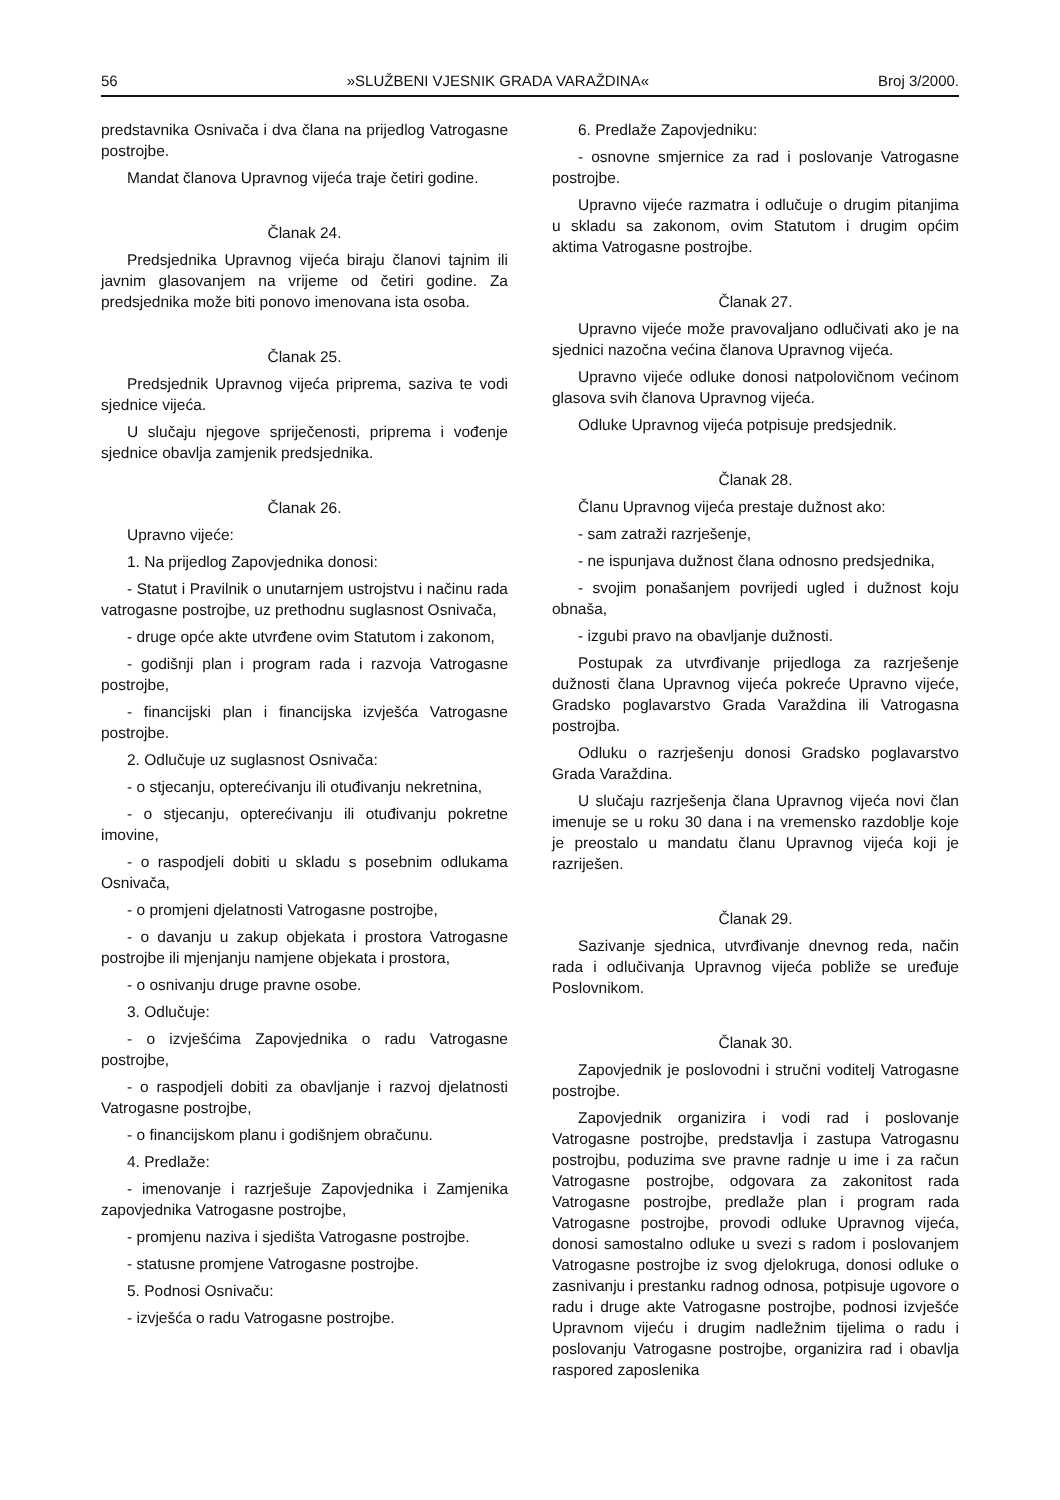56 »SLUŽBENI VJESNIK GRADA VARAŽDINA« Broj 3/2000.
predstavnika Osnivača i dva člana na prijedlog Vatrogasne postrojbe.
Mandat članova Upravnog vijeća traje četiri godine.
Članak 24.
Predsjednika Upravnog vijeća biraju članovi tajnim ili javnim glasovanjem na vrijeme od četiri godine. Za predsjednika može biti ponovo imenovana ista osoba.
Članak 25.
Predsjednik Upravnog vijeća priprema, saziva te vodi sjednice vijeća.
U slučaju njegove spriječenosti, priprema i vođenje sjednice obavlja zamjenik predsjednika.
Članak 26.
Upravno vijeće:
1. Na prijedlog Zapovjednika donosi:
- Statut i Pravilnik o unutarnjem ustrojstvu i načinu rada vatrogasne postrojbe, uz prethodnu suglasnost Osnivača,
- druge opće akte utvrđene ovim Statutom i zakonom,
- godišnji plan i program rada i razvoja Vatrogasne postrojbe,
- financijski plan i financijska izvješća Vatrogasne postrojbe.
2. Odlučuje uz suglasnost Osnivača:
- o stjecanju, opterećivanju ili otuđivanju nekretnina,
- o stjecanju, opterećivanju ili otuđivanju pokretne imovine,
- o raspodjeli dobiti u skladu s posebnim odlukama Osnivača,
- o promjeni djelatnosti Vatrogasne postrojbe,
- o davanju u zakup objekata i prostora Vatrogasne postrojbe ili mjenjanju namjene objekata i prostora,
- o osnivanju druge pravne osobe.
3. Odlučuje:
- o izvješćima Zapovjednika o radu Vatrogasne postrojbe,
- o raspodjeli dobiti za obavljanje i razvoj djelatnosti Vatrogasne postrojbe,
- o financijskom planu i godišnjem obračunu.
4. Predlaže:
- imenovanje i razrješuje Zapovjednika i Zamjenika zapovjednika Vatrogasne postrojbe,
- promjenu naziva i sjedišta Vatrogasne postrojbe.
- statusne promjene Vatrogasne postrojbe.
5. Podnosi Osnivaču:
- izvješća o radu Vatrogasne postrojbe.
6. Predlaže Zapovjedniku:
- osnovne smjernice za rad i poslovanje Vatrogasne postrojbe.
Upravno vijeće razmatra i odlučuje o drugim pitanjima u skladu sa zakonom, ovim Statutom i drugim općim aktima Vatrogasne postrojbe.
Članak 27.
Upravno vijeće može pravovaljano odlučivati ako je na sjednici nazočna većina članova Upravnog vijeća.
Upravno vijeće odluke donosi natpolovičnom većinom glasova svih članova Upravnog vijeća.
Odluke Upravnog vijeća potpisuje predsjednik.
Članak 28.
Članu Upravnog vijeća prestaje dužnost ako:
- sam zatraži razrješenje,
- ne ispunjava dužnost člana odnosno predsjednika,
- svojim ponašanjem povrijedi ugled i dužnost koju obnaša,
- izgubi pravo na obavljanje dužnosti.
Postupak za utvrđivanje prijedloga za razrješenje dužnosti člana Upravnog vijeća pokreće Upravno vijeće, Gradsko poglavarstvo Grada Varaždina ili Vatrogasna postrojba.
Odluku o razrješenju donosi Gradsko poglavarstvo Grada Varaždina.
U slučaju razrješenja člana Upravnog vijeća novi član imenuje se u roku 30 dana i na vremensko razdoblje koje je preostalo u mandatu članu Upravnog vijeća koji je razriješen.
Članak 29.
Sazivanje sjednica, utvrđivanje dnevnog reda, način rada i odlučivanja Upravnog vijeća pobliže se uređuje Poslovnikom.
Članak 30.
Zapovjednik je poslovodni i stručni voditelj Vatrogasne postrojbe.
Zapovjednik organizira i vodi rad i poslovanje Vatrogasne postrojbe, predstavlja i zastupa Vatrogasnu postrojbu, poduzima sve pravne radnje u ime i za račun Vatrogasne postrojbe, odgovara za zakonitost rada Vatrogasne postrojbe, predlaže plan i program rada Vatrogasne postrojbe, provodi odluke Upravnog vijeća, donosi samostalno odluke u svezi s radom i poslovanjem Vatrogasne postrojbe iz svog djelokruga, donosi odluke o zasnivanju i prestanku radnog odnosa, potpisuje ugovore o radu i druge akte Vatrogasne postrojbe, podnosi izvješće Upravnom vijeću i drugim nadležnim tijelima o radu i poslovanju Vatrogasne postrojbe, organizira rad i obavlja raspored zaposlenika